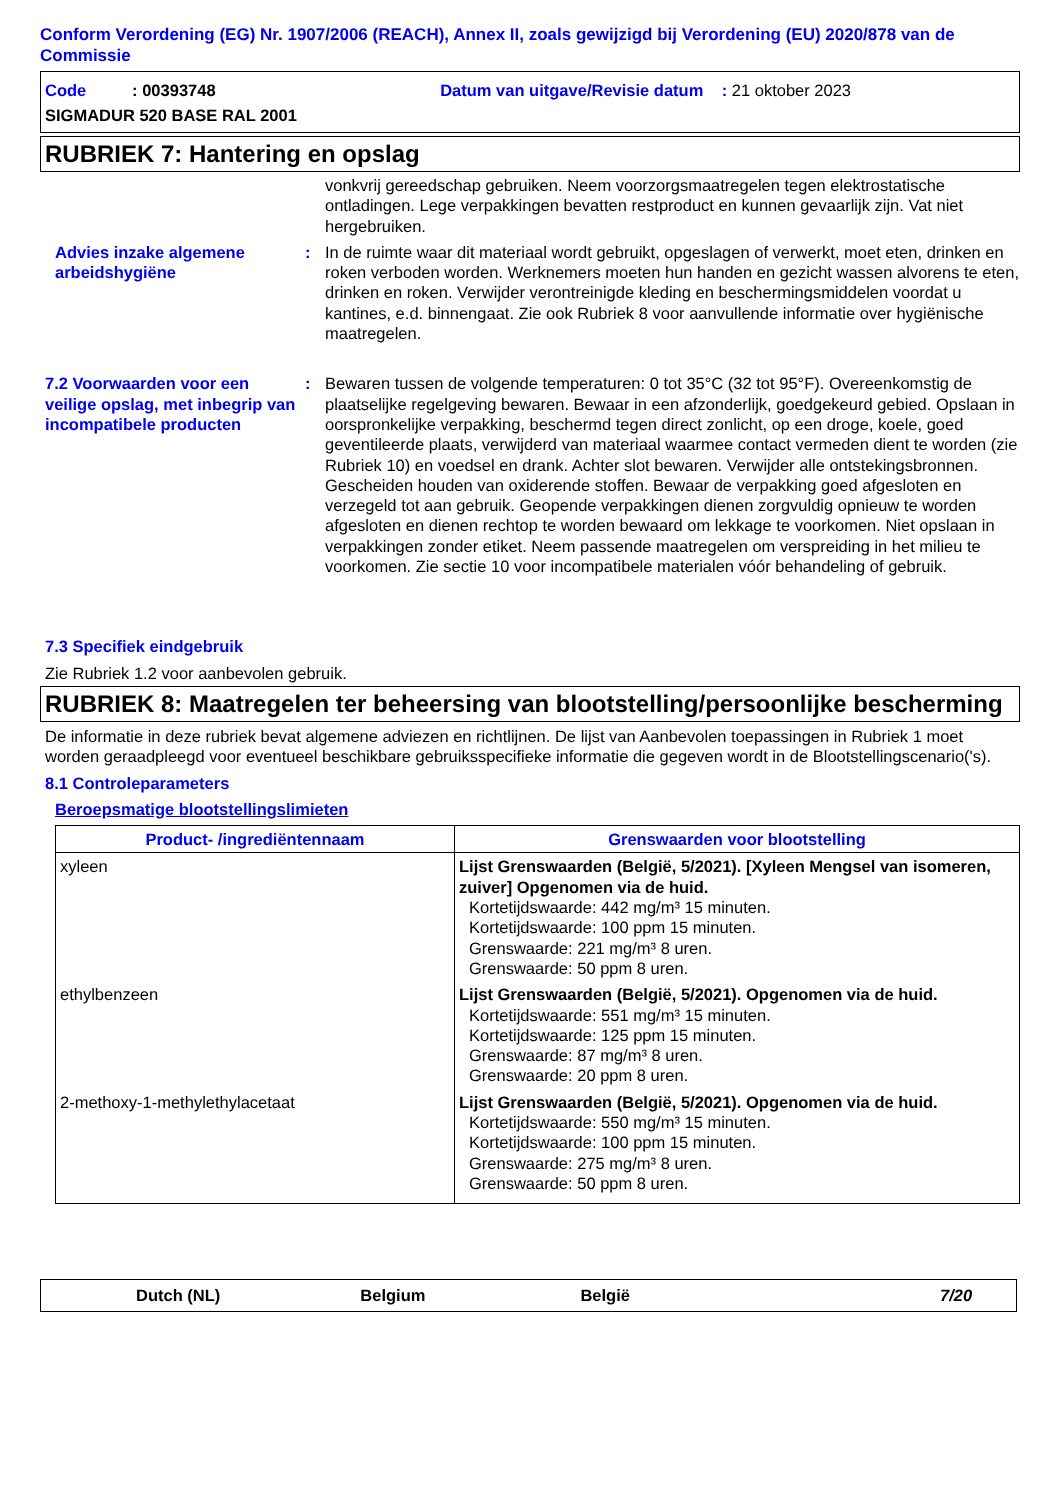Conform Verordening (EG) Nr. 1907/2006 (REACH), Annex II, zoals gewijzigd bij Verordening (EU) 2020/878 van de Commissie
Code : 00393748 Datum van uitgave/Revisie datum : 21 oktober 2023
SIGMADUR 520 BASE RAL 2001
RUBRIEK 7: Hantering en opslag
vonkvrij gereedschap gebruiken. Neem voorzorgsmaatregelen tegen elektrostatische ontladingen. Lege verpakkingen bevatten restproduct en kunnen gevaarlijk zijn. Vat niet hergebruiken.
Advies inzake algemene arbeidshygiëne
: In de ruimte waar dit materiaal wordt gebruikt, opgeslagen of verwerkt, moet eten, drinken en roken verboden worden. Werknemers moeten hun handen en gezicht wassen alvorens te eten, drinken en roken. Verwijder verontreinigde kleding en beschermingsmiddelen voordat u kantines, e.d. binnengaat. Zie ook Rubriek 8 voor aanvullende informatie over hygiënische maatregelen.
7.2 Voorwaarden voor een veilige opslag, met inbegrip van incompatibele producten
: Bewaren tussen de volgende temperaturen: 0 tot 35°C (32 tot 95°F). Overeenkomstig de plaatselijke regelgeving bewaren. Bewaar in een afzonderlijk, goedgekeurd gebied. Opslaan in oorspronkelijke verpakking, beschermd tegen direct zonlicht, op een droge, koele, goed geventileerde plaats, verwijderd van materiaal waarmee contact vermeden dient te worden (zie Rubriek 10) en voedsel en drank. Achter slot bewaren. Verwijder alle ontstekingsbronnen. Gescheiden houden van oxiderende stoffen. Bewaar de verpakking goed afgesloten en verzegeld tot aan gebruik. Geopende verpakkingen dienen zorgvuldig opnieuw te worden afgesloten en dienen rechtop te worden bewaard om lekkage te voorkomen. Niet opslaan in verpakkingen zonder etiket. Neem passende maatregelen om verspreiding in het milieu te voorkomen. Zie sectie 10 voor incompatibele materialen vóór behandeling of gebruik.
7.3 Specifiek eindgebruik
Zie Rubriek 1.2 voor aanbevolen gebruik.
RUBRIEK 8: Maatregelen ter beheersing van blootstelling/persoonlijke bescherming
De informatie in deze rubriek bevat algemene adviezen en richtlijnen. De lijst van Aanbevolen toepassingen in Rubriek 1 moet worden geraadpleegd voor eventueel beschikbare gebruiksspecifieke informatie die gegeven wordt in de Blootstellingscenario('s).
8.1 Controleparameters
Beroepsmatige blootstellingslimieten
| Product- /ingrediëntennaam | Grenswaarden voor blootstelling |
| --- | --- |
| xyleen | Lijst Grenswaarden (België, 5/2021). [Xyleen Mengsel van isomeren, zuiver] Opgenomen via de huid. Kortetijdswaarde: 442 mg/m³ 15 minuten. Kortetijdswaarde: 100 ppm 15 minuten. Grenswaarde: 221 mg/m³ 8 uren. Grenswaarde: 50 ppm 8 uren. |
| ethylbenzeen | Lijst Grenswaarden (België, 5/2021). Opgenomen via de huid. Kortetijdswaarde: 551 mg/m³ 15 minuten. Kortetijdswaarde: 125 ppm 15 minuten. Grenswaarde: 87 mg/m³ 8 uren. Grenswaarde: 20 ppm 8 uren. |
| 2-methoxy-1-methylethylacetaat | Lijst Grenswaarden (België, 5/2021). Opgenomen via de huid. Kortetijdswaarde: 550 mg/m³ 15 minuten. Kortetijdswaarde: 100 ppm 15 minuten. Grenswaarde: 275 mg/m³ 8 uren. Grenswaarde: 50 ppm 8 uren. |
Dutch (NL) Belgium België 7/20